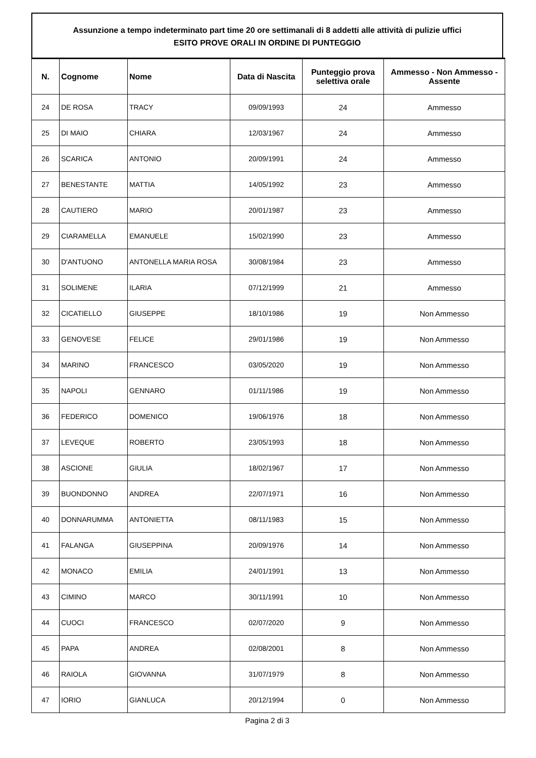Assunzione a tempo indeterminato part time 20 ore settimanali di 8 addetti alle attività di pulizie uffici
ESITO PROVE ORALI IN ORDINE DI PUNTEGGIO
| N. | Cognome | Nome | Data di Nascita | Punteggio prova selettiva orale | Ammesso - Non Ammesso - Assente |
| --- | --- | --- | --- | --- | --- |
| 24 | DE ROSA | TRACY | 09/09/1993 | 24 | Ammesso |
| 25 | DI MAIO | CHIARA | 12/03/1967 | 24 | Ammesso |
| 26 | SCARICA | ANTONIO | 20/09/1991 | 24 | Ammesso |
| 27 | BENESTANTE | MATTIA | 14/05/1992 | 23 | Ammesso |
| 28 | CAUTIERO | MARIO | 20/01/1987 | 23 | Ammesso |
| 29 | CIARAMELLA | EMANUELE | 15/02/1990 | 23 | Ammesso |
| 30 | D'ANTUONO | ANTONELLA MARIA ROSA | 30/08/1984 | 23 | Ammesso |
| 31 | SOLIMENE | ILARIA | 07/12/1999 | 21 | Ammesso |
| 32 | CICATIELLO | GIUSEPPE | 18/10/1986 | 19 | Non Ammesso |
| 33 | GENOVESE | FELICE | 29/01/1986 | 19 | Non Ammesso |
| 34 | MARINO | FRANCESCO | 03/05/2020 | 19 | Non Ammesso |
| 35 | NAPOLI | GENNARO | 01/11/1986 | 19 | Non Ammesso |
| 36 | FEDERICO | DOMENICO | 19/06/1976 | 18 | Non Ammesso |
| 37 | LEVEQUE | ROBERTO | 23/05/1993 | 18 | Non Ammesso |
| 38 | ASCIONE | GIULIA | 18/02/1967 | 17 | Non Ammesso |
| 39 | BUONDONNO | ANDREA | 22/07/1971 | 16 | Non Ammesso |
| 40 | DONNARUMMA | ANTONIETTA | 08/11/1983 | 15 | Non Ammesso |
| 41 | FALANGA | GIUSEPPINA | 20/09/1976 | 14 | Non Ammesso |
| 42 | MONACO | EMILIA | 24/01/1991 | 13 | Non Ammesso |
| 43 | CIMINO | MARCO | 30/11/1991 | 10 | Non Ammesso |
| 44 | CUOCI | FRANCESCO | 02/07/2020 | 9 | Non Ammesso |
| 45 | PAPA | ANDREA | 02/08/2001 | 8 | Non Ammesso |
| 46 | RAIOLA | GIOVANNA | 31/07/1979 | 8 | Non Ammesso |
| 47 | IORIO | GIANLUCA | 20/12/1994 | 0 | Non Ammesso |
Pagina 2 di 3